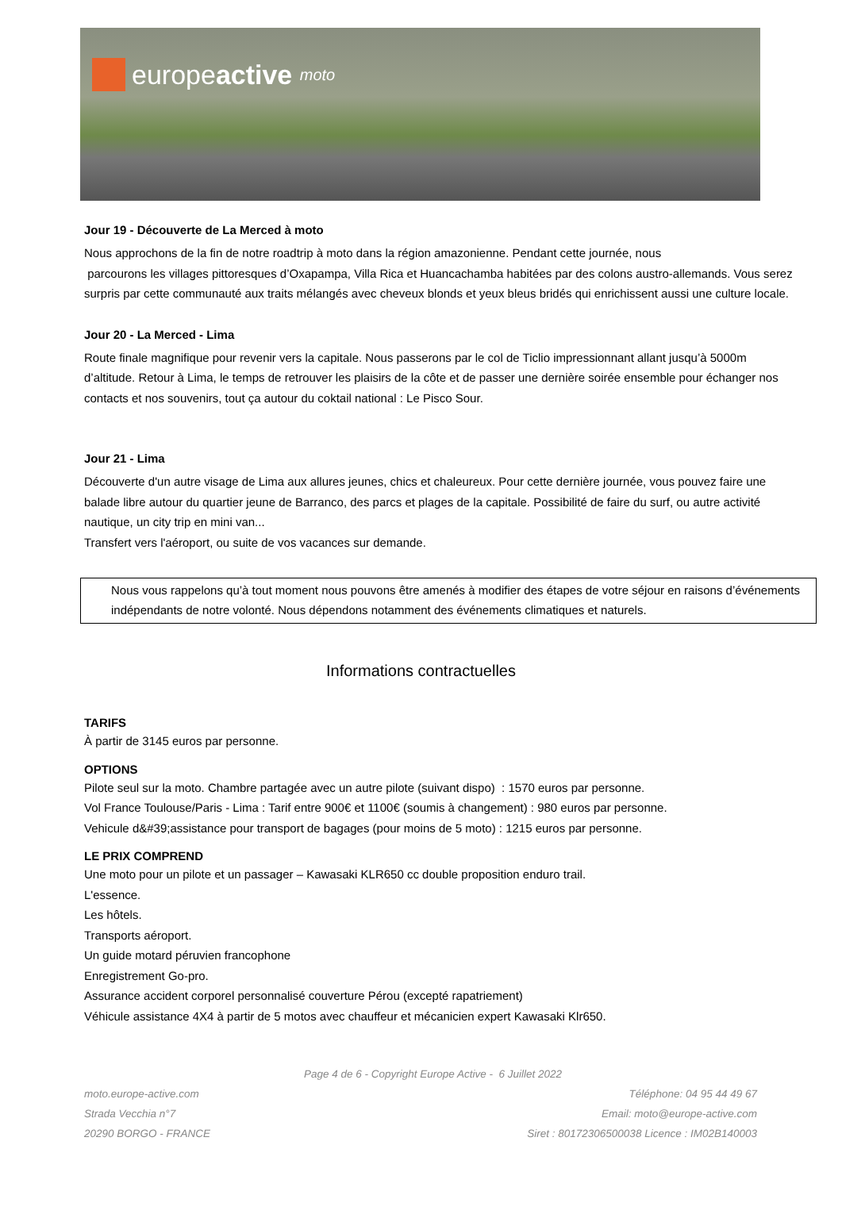europe active moto
Jour 19 - Découverte de La Merced à moto
Nous approchons de la fin de notre roadtrip à moto dans la région amazonienne. Pendant cette journée, nous
parcourons les villages pittoresques d’Oxapampa, Villa Rica et Huancachamba habitées par des colons austro-allemands. Vous serez surpris par cette communauté aux traits mélangés avec cheveux blonds et yeux bleus bridés qui enrichissent aussi une culture locale.
Jour 20 - La Merced - Lima
Route finale magnifique pour revenir vers la capitale. Nous passerons par le col de Ticlio impressionnant allant jusqu’à 5000m d’altitude. Retour à Lima, le temps de retrouver les plaisirs de la côte et de passer une dernière soirée ensemble pour échanger nos contacts et nos souvenirs, tout ça autour du coktail national : Le Pisco Sour.
Jour 21 - Lima
Découverte d'un autre visage de Lima aux allures jeunes, chics et chaleureux. Pour cette dernière journée, vous pouvez faire une balade libre autour du quartier jeune de Barranco, des parcs et plages de la capitale. Possibilité de faire du surf, ou autre activité nautique, un city trip en mini van...
Transfert vers l'aéroport, ou suite de vos vacances sur demande.
Nous vous rappelons qu’à tout moment nous pouvons être amenés à modifier des étapes de votre séjour en raisons d’événements indépendants de notre volonté. Nous dépendons notamment des événements climatiques et naturels.
Informations contractuelles
TARIFS
À partir de 3145 euros par personne.
OPTIONS
Pilote seul sur la moto. Chambre partagée avec un autre pilote (suivant dispo) : 1570 euros par personne.
Vol France Toulouse/Paris - Lima : Tarif entre 900€ et 1100€ (soumis à changement) : 980 euros par personne.
Vehicule d&#39;assistance pour transport de bagages (pour moins de 5 moto) : 1215 euros par personne.
LE PRIX COMPREND
Une moto pour un pilote et un passager – Kawasaki KLR650 cc double proposition enduro trail.
L'essence.
Les hôtels.
Transports aéroport.
Un guide motard péruvien francophone
Enregistrement Go-pro.
Assurance accident corporel personnalisé couverture Pérou (excepté rapatriement)
Véhicule assistance 4X4 à partir de 5 motos avec chauffeur et mécanicien expert Kawasaki Klr650.
Page 4 de 6 - Copyright Europe Active - 6 Juillet 2022
moto.europe-active.com
Strada Vecchia n°7
20290 BORGO - FRANCE
Téléphone: 04 95 44 49 67
Email: moto@europe-active.com
Siret : 80172306500038 Licence : IM02B140003